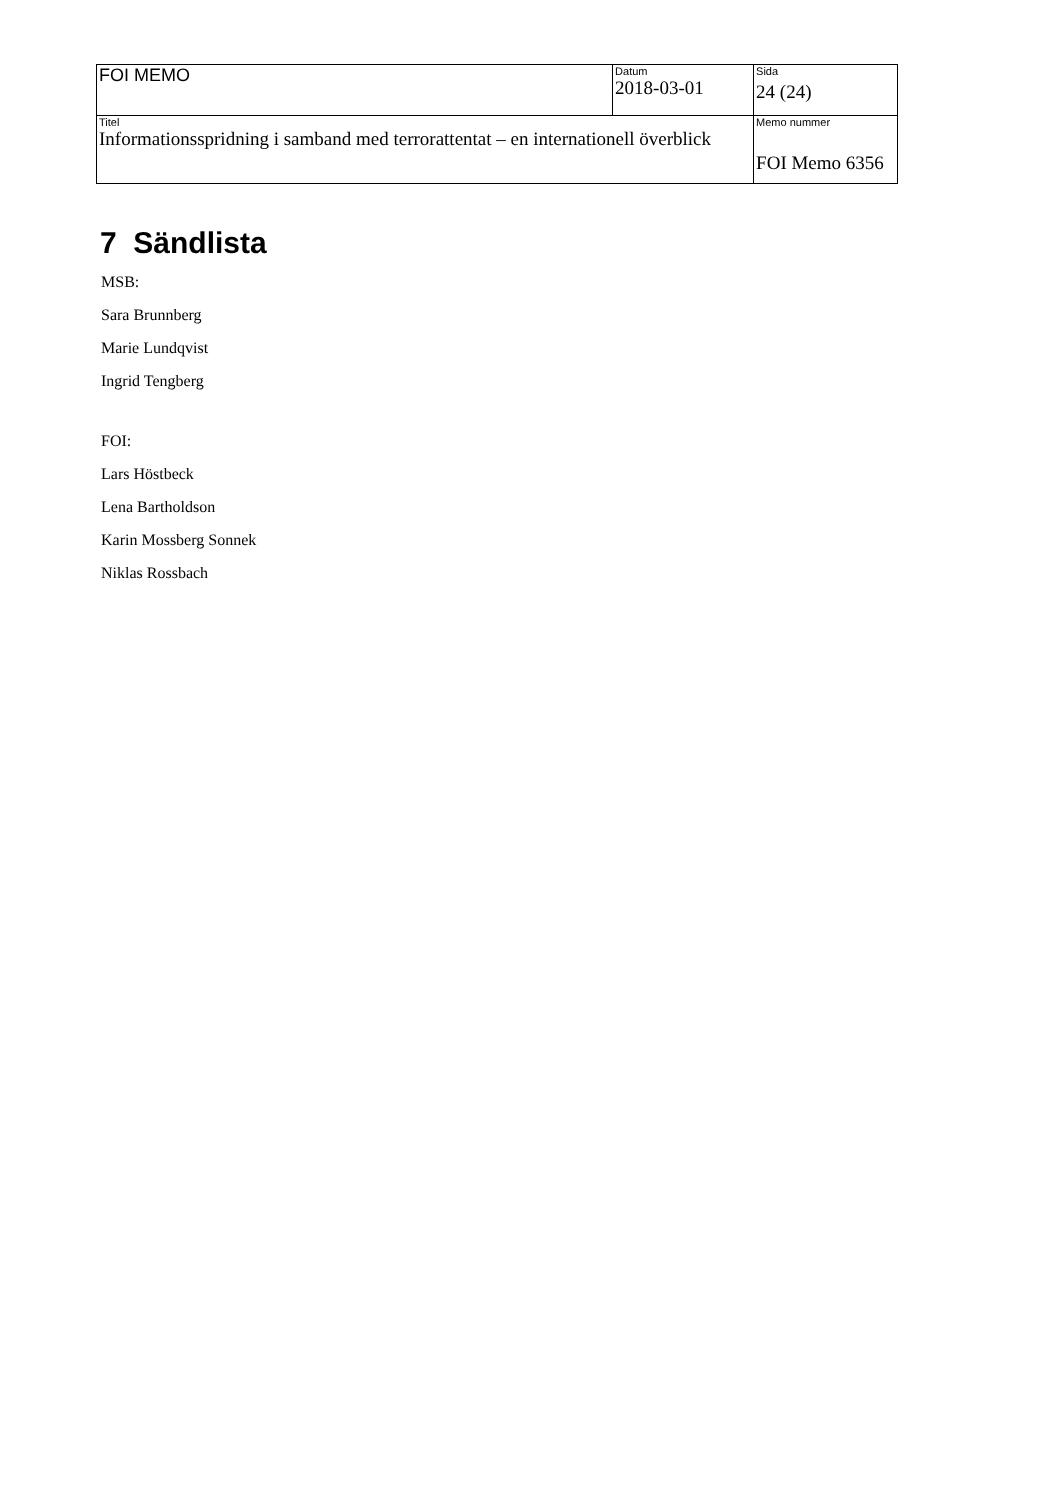| FOI MEMO | Datum 2018-03-01 | Sida 24 (24) |
| Titel Informationsspridning i samband med terrorattentat – en internationell överblick | | Memo nummer FOI Memo 6356 |
7 Sändlista
MSB:
Sara Brunnberg
Marie Lundqvist
Ingrid Tengberg
FOI:
Lars Höstbeck
Lena Bartholdson
Karin Mossberg Sonnek
Niklas Rossbach